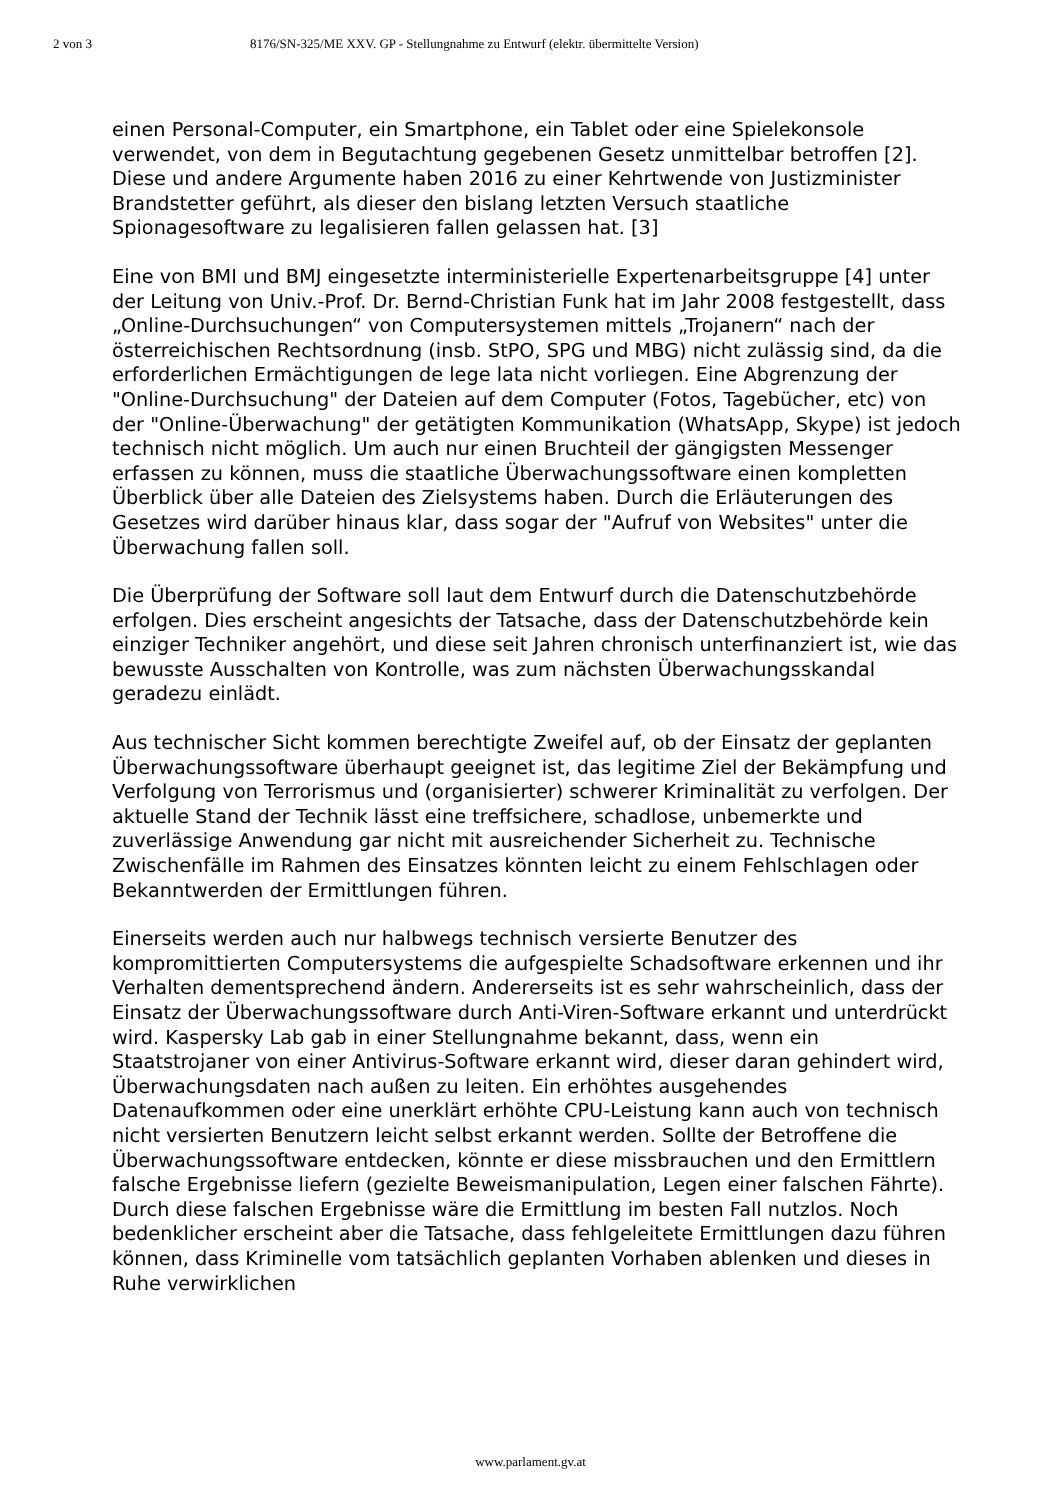2 von 3 8176/SN-325/ME XXV. GP - Stellungnahme zu Entwurf (elektr. übermittelte Version)
einen Personal-Computer, ein Smartphone, ein Tablet oder eine Spielekonsole verwendet, von dem in Begutachtung gegebenen Gesetz unmittelbar betroffen [2]. Diese und andere Argumente haben 2016 zu einer Kehrtwende von Justizminister Brandstetter geführt, als dieser den bislang letzten Versuch staatliche Spionagesoftware zu legalisieren fallen gelassen hat. [3]
Eine von BMI und BMJ eingesetzte interministerielle Expertenarbeitsgruppe [4] unter der Leitung von Univ.-Prof. Dr. Bernd-Christian Funk hat im Jahr 2008 festgestellt, dass „Online-Durchsuchungen“ von Computersystemen mittels „Trojanern“ nach der österreichischen Rechtsordnung (insb. StPO, SPG und MBG) nicht zulässig sind, da die erforderlichen Ermächtigungen de lege lata nicht vorliegen. Eine Abgrenzung der "Online-Durchsuchung" der Dateien auf dem Computer (Fotos, Tagebücher, etc) von der "Online-Überwachung" der getätigten Kommunikation (WhatsApp, Skype) ist jedoch technisch nicht möglich. Um auch nur einen Bruchteil der gängigsten Messenger erfassen zu können, muss die staatliche Überwachungssoftware einen kompletten Überblick über alle Dateien des Zielsystems haben. Durch die Erläuterungen des Gesetzes wird darüber hinaus klar, dass sogar der "Aufruf von Websites" unter die Überwachung fallen soll.
Die Überprüfung der Software soll laut dem Entwurf durch die Datenschutzbehörde erfolgen. Dies erscheint angesichts der Tatsache, dass der Datenschutzbehörde kein einziger Techniker angehört, und diese seit Jahren chronisch unterfinanziert ist, wie das bewusste Ausschalten von Kontrolle, was zum nächsten Überwachungsskandal geradezu einlädt.
Aus technischer Sicht kommen berechtigte Zweifel auf, ob der Einsatz der geplanten Überwachungssoftware überhaupt geeignet ist, das legitime Ziel der Bekämpfung und Verfolgung von Terrorismus und (organisierter) schwerer Kriminalität zu verfolgen. Der aktuelle Stand der Technik lässt eine treffsichere, schadlose, unbemerkte und zuverlässige Anwendung gar nicht mit ausreichender Sicherheit zu. Technische Zwischenfälle im Rahmen des Einsatzes könnten leicht zu einem Fehlschlagen oder Bekanntwerden der Ermittlungen führen.
Einerseits werden auch nur halbwegs technisch versierte Benutzer des kompromittierten Computersystems die aufgespielte Schadsoftware erkennen und ihr Verhalten dementsprechend ändern. Andererseits ist es sehr wahrscheinlich, dass der Einsatz der Überwachungssoftware durch Anti-Viren-Software erkannt und unterdrückt wird. Kaspersky Lab gab in einer Stellungnahme bekannt, dass, wenn ein Staatstrojaner von einer Antivirus-Software erkannt wird, dieser daran gehindert wird, Überwachungsdaten nach außen zu leiten. Ein erhöhtes ausgehendes Datenaufkommen oder eine unerklärt erhöhte CPU-Leistung kann auch von technisch nicht versierten Benutzern leicht selbst erkannt werden. Sollte der Betroffene die Überwachungssoftware entdecken, könnte er diese missbrauchen und den Ermittlern falsche Ergebnisse liefern (gezielte Beweismanipulation, Legen einer falschen Fährte). Durch diese falschen Ergebnisse wäre die Ermittlung im besten Fall nutzlos. Noch bedenklicher erscheint aber die Tatsache, dass fehlgeleitete Ermittlungen dazu führen können, dass Kriminelle vom tatsächlich geplanten Vorhaben ablenken und dieses in Ruhe verwirklichen
www.parlament.gv.at